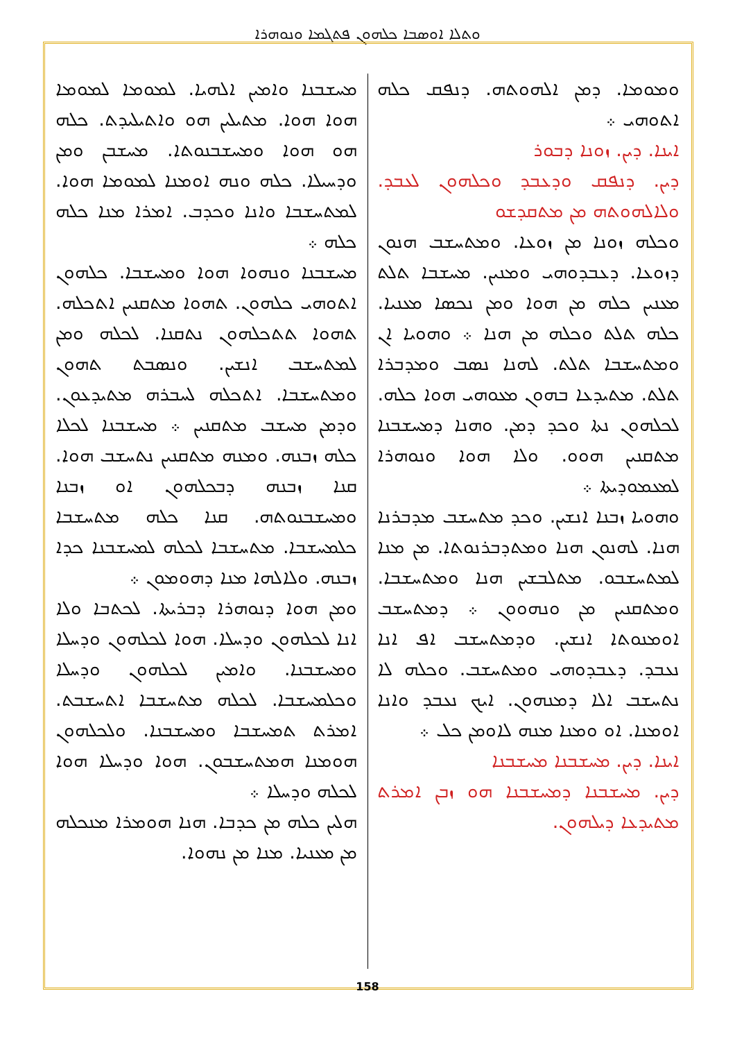ܘܬܠܐ ܐܘܣܒܐ ܟܠܗܘܢ ܦܬܓܡܐ ܘܢܘܗܪܐ
ܘܡܘܡܐ. ܕܡܢ ܐܠܗܘܬܗ. ܕܢܦܩ ܟܠܗ ܐܬܘܗܝ ܀
ܐܝܢܐ. ܕܝܢ. ܙܘܢܐ ܕܒܘܪ
ܕܝܢ. ܕܢܦܩ ܘܕܥܒܕ ܘܟܠܗܘܢ ܠܥܒܕ. ܘܠܐܠܗܘܬܗ ܡܢ ܡܬܩܕܫܘ
ܘܟܠܗ ܙܘܢܐ ܡܢ ܙܘܥܐ. ܘܡܬܚܫܒ ܗܢܘܢ ܕܙܘܥܐ. ܕܥܒܕܘܗܝ ܘܡܢܝܢ. ܡܚܫܒܐ ܬܠܬ ܡܥܢܝܢ ܟܠܗ ܡܢ ܗܘܐ ܘܡܢ ܢܟܣܐ ܡܥܢܝܐ. ܟܠܗ ܬܠܬ ܘܟܠܗ ܡܢ ܗܢܐ ܀ ܘܗܘܝܐ ܐܢ ܘܡܬܚܫܒܐ ܬܠܬ. ܠܗܢܐ ܢܣܒ ܘܡܕܒܪܐ ܬܠܬ. ܡܬܝܕܥܐ ܒܗܘܢ ܡܥܘܗܝ ܗܘܐ ܟܠܗ. ܠܟܠܗܘܢ ܢܬܐ ܘܟܕ ܕܡܢ. ܘܗܢܐ ܕܡܚܫܒܢܐ ܡܬܩܢܝܢ ܗܘܘ. ܘܠܐ ܗܘܐ ܘܢܘܗܪܐ ܠܡܥܡܘܕܝܬܐ ܀
ܘܗܘܝܐ ܙܒܢܐ ܐܢܫܝܢ. ܘܟܕ ܡܬܚܫܒ ܡܕܒܪܢܐ ܗܢܐ. ܠܗܢܘܢ ܗܢܐ ܘܡܬܕܒܪܢܘܬܐ. ܡܢ ܡܢܐ ܠܡܬܚܫܒܘ. ܡܬܠܒܫܝܢ ܗܢܐ ܘܡܬܚܫܒܐ. ܘܡܬܩܢܝܢ ܡܢ ܘܢܗܘܘܢ ܀ ܕܡܬܚܫܒ ܐܘܡܢܘܬܐ ܐܢܫܝܢ. ܘܕܡܬܚܫܒ ܐܦ ܐܢܐ ܢܥܒܕ. ܕܥܒܕܘܗܝ ܘܡܬܚܫܒ. ܘܟܠܗ ܠܐ ܢܬܚܫܒ ܐܠܐ ܕܡܢܗܘܢ. ܐܝܟ ܢܥܒܕ ܘܐܢܐ ܐܘܡܢܐ. ܐܘ ܘܡܢܐ ܡܢܗ ܠܐܘܡܢ ܟܠ ܀
ܐܝܢܐ. ܕܝܢ. ܡܚܫܒܢܐ ܡܚܫܒܢܐ
ܕܝܢ. ܡܚܫܒܢܐ ܕܡܚܫܒܢܐ ܗܘ ܙܒܢ ܐܡܪܬ ܡܬܝܕܥܐ ܕܝܠܗܘܢ.
ܡܚܫܒܢܐ ܘܐܡܝܢ ܐܠܗܝܐ. ܠܡܘܡܐ ܠܡܘܡܐ ܗܘܐ ܗܘܐ. ܡܬܝܠܝܢ ܗܘ ܘܐܬܝܠܝܕܬ. ܟܠܗ ܗܘ ܗܘܐ ܘܡܚܫܒܢܘܬܐ. ܡܚܫܒܢ ܘܡܢ ܘܕܚܝܠܐ. ܟܠܗ ܘܢܗ ܐܘܡܢܐ ܠܡܘܡܐ ܗܘܐ. ܠܡܬܚܫܒܐ ܘܐܢܐ ܘܟܕܒ. ܐܡܪܐ ܡܢܐ ܟܠܗ ܟܠܗ ܀
ܡܚܫܒܢܐ ܘܢܗܘܐ ܗܘܐ ܘܡܚܫܒܐ. ܟܠܗܘܢ ܐܬܘܗܝ ܟܠܗܘܢ. ܬܗܘܐ ܡܬܩܢܝܢ ܐܬܟܠܗ. ܬܗܘܐ ܬܬܟܠܗܘܢ ܢܬܩܢܐ. ܠܟܠܗ ܘܡܢ ܠܡܬܚܫܒ ܐܢܫܝܢ. ܘܢܣܒܬ ܬܗܘܢ ܘܡܬܚܫܒܐ. ܐܬܟܠܗ ܠܚܒܪܗ ܡܬܝܕܥܘܢ. ܘܕܡܢ ܡܚܫܒ ܡܬܩܢܝܢ ܀ ܡܚܫܒܢܐ ܠܟܠܐ ܟܠܗ ܙܒܢܗ. ܘܡܢܗ ܡܬܩܢܝܢ ܢܬܚܫܒ ܗܘܐ. ܩܢܐ ܙܒܢܗ ܕܒܟܠܗܘܢ ܐܘ ܙܒܢܐ ܘܡܚܫܒܢܘܬܗ. ܩܢܐ ܟܠܗ ܡܬܚܫܒܐ ܟܠܡܚܫܒܐ. ܡܬܚܫܒܐ ܠܟܠܗ ܠܡܚܫܒܢܐ ܟܕܐ ܙܒܢܗ. ܘܠܐܠܗܐ ܡܢܐ ܕܗܘܡܘܢ ܀
ܘܡܢ ܗܘܐ ܕܢܘܗܪܐ ܕܒܪܝܬܐ. ܠܟܬܒܐ ܘܠܐ ܐܢܐ ܠܟܠܗܘܢ ܘܕܚܠܐ. ܗܘܐ ܠܟܠܗܘܢ ܘܕܚܠܐ ܘܡܚܫܒܢܐ. ܘܐܡܝܢ ܠܟܠܗܘܢ ܘܕܚܠܐ ܘܟܠܡܚܫܒܐ. ܠܟܠܗ ܡܬܚܫܒܐ ܐܬܚܫܒܬ. ܐܡܪܬ ܬܡܚܫܒܐ ܘܡܚܫܒܢܐ. ܘܠܟܠܗܘܢ ܗܘܡܢܐ ܗܡܬܚܫܒܘܢ. ܗܘܐ ܘܕܚܠܐ ܗܘܐ ܠܟܠܗ ܘܕܚܠܐ ܀
ܗܠܝܢ ܟܠܗ ܡܢ ܟܕܒܐ. ܗܢܐ ܗܘܡܪܐ ܡܢܟܠܗ ܡܢ ܡܥܢܝܐ. ܡܢܐ ܡܢ ܢܗܘܐ.
158